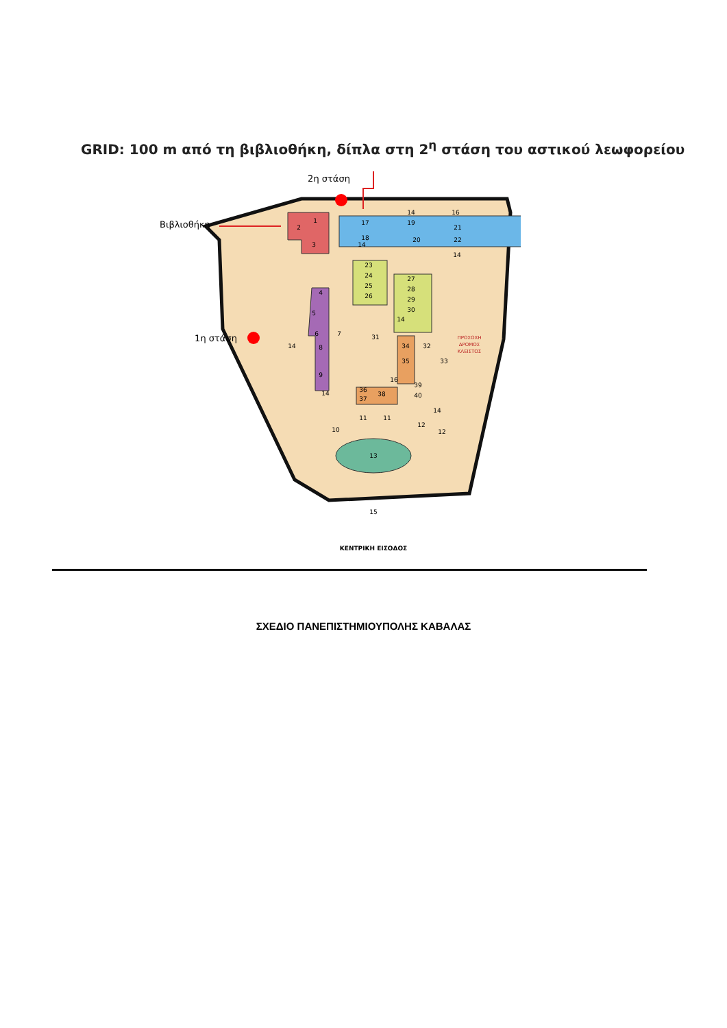GRID: 100 m από τη βιβλιοθήκη, δίπλα στη 2<sup>η</sup> στάση του αστικού λεωφορείου
1
2
3
17
19
21
18
20
22
23
24
25
26
27
28
29
30
4
5
6
7
8
9
31
32
33
34
35
36
37
38
39
40
10
11
11
12
12
13
15
14
14
14
14
14
14
14
16
16
ΠΡΟΣΟΧΗ
ΔΡΟΜΟΣ
ΚΛΕΙΣΤΟΣ
2η στάση
Βιβλιοθήκη
1η στάση
ΚΕΝΤΡΙΚΗ ΕΙΣΟΔΟΣ
ΣΧΕΔΙΟ ΠΑΝΕΠΙΣΤΗΜΙΟΥΠΟΛΗΣ ΚΑΒΑΛΑΣ